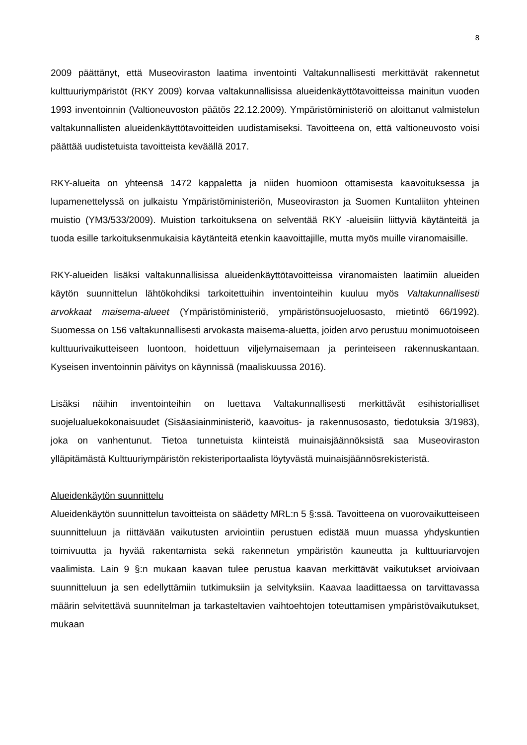8
2009 päättänyt, että Museoviraston laatima inventointi Valtakunnallisesti merkittävät rakennetut kulttuuriympäristöt (RKY 2009) korvaa valtakunnallisissa alueidenkäyttötavoitteissa mainitun vuoden 1993 inventoinnin (Valtioneuvoston päätös 22.12.2009). Ympäristöministeriö on aloittanut valmistelun valtakunnallisten alueidenkäyttötavoitteiden uudistamiseksi. Tavoitteena on, että valtioneuvosto voisi päättää uudistetuista tavoitteista keväällä 2017.
RKY-alueita on yhteensä 1472 kappaletta ja niiden huomioon ottamisesta kaavoituksessa ja lupamenettelyssä on julkaistu Ympäristöministeriön, Museoviraston ja Suomen Kuntaliiton yhteinen muistio (YM3/533/2009). Muistion tarkoituksena on selventää RKY -alueisiin liittyviä käytänteitä ja tuoda esille tarkoituksenmukaisia käytänteitä etenkin kaavoittajille, mutta myös muille viranomaisille.
RKY-alueiden lisäksi valtakunnallisissa alueidenkäyttötavoitteissa viranomaisten laatimiin alueiden käytön suunnittelun lähtökohdiksi tarkoitettuihin inventointeihin kuuluu myös Valtakunnallisesti arvokkaat maisema-alueet (Ympäristöministeriö, ympäristönsuojeluosasto, mietintö 66/1992). Suomessa on 156 valtakunnallisesti arvokasta maisema-aluetta, joiden arvo perustuu monimuotoiseen kulttuurivaikutteiseen luontoon, hoidettuun viljelymaisemaan ja perinteiseen rakennuskantaan. Kyseisen inventoinnin päivitys on käynnissä (maaliskuussa 2016).
Lisäksi näihin inventointeihin on luettava Valtakunnallisesti merkittävät esihistorialliset suojelualuekokonaisuudet (Sisäasiainministeriö, kaavoitus- ja rakennusosasto, tiedotuksia 3/1983), joka on vanhentunut. Tietoa tunnetuista kiinteistä muinaisjäännöksistä saa Museoviraston ylläpitämästä Kulttuuriympäristön rekisteriportaalista löytyvästä muinaisjäännösrekisteristä.
Alueidenkäytön suunnittelu
Alueidenkäytön suunnittelun tavoitteista on säädetty MRL:n 5 §:ssä. Tavoitteena on vuorovaikutteiseen suunnitteluun ja riittävään vaikutusten arviointiin perustuen edistää muun muassa yhdyskuntien toimivuutta ja hyvää rakentamista sekä rakennetun ympäristön kauneutta ja kulttuuriarvojen vaalimista. Lain 9 §:n mukaan kaavan tulee perustua kaavan merkittävät vaikutukset arvioivaan suunnitteluun ja sen edellyttämiin tutkimuksiin ja selvityksiin. Kaavaa laadittaessa on tarvittavassa määrin selvitettävä suunnitelman ja tarkasteltavien vaihtoehtojen toteuttamisen ympäristövaikutukset, mukaan